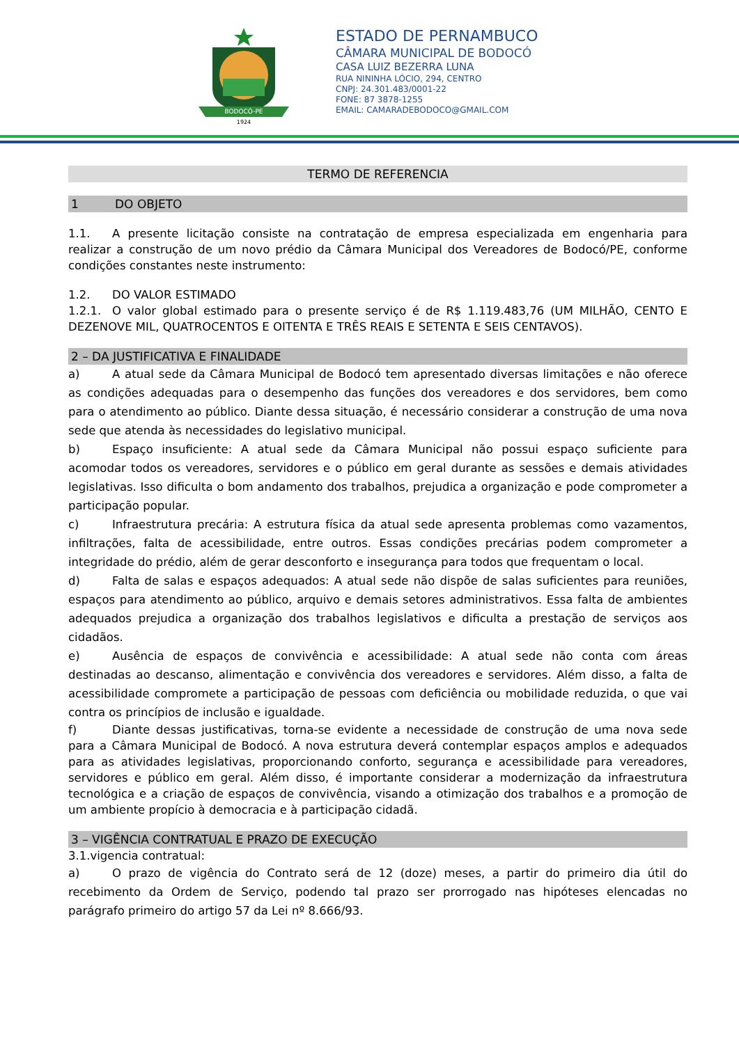BODOCÓ-PE
1924
ESTADO DE PERNAMBUCO
CÂMARA MUNICIPAL DE BODOCÓ
CASA LUIZ BEZERRA LUNA
RUA NININHA LÓCIO, 294, CENTRO
CNPJ: 24.301.483/0001-22
FONE: 87 3878-1255
EMAIL: CAMARADEBODOCO@GMAIL.COM
TERMO DE REFERENCIA
1 DO OBJETO
1.1. A presente licitação consiste na contratação de empresa especializada em engenharia para realizar a construção de um novo prédio da Câmara Municipal dos Vereadores de Bodocó/PE, conforme condições constantes neste instrumento:
1.2. DO VALOR ESTIMADO
1.2.1. O valor global estimado para o presente serviço é de R$ 1.119.483,76 (UM MILHÃO, CENTO E DEZENOVE MIL, QUATROCENTOS E OITENTA E TRÊS REAIS E SETENTA E SEIS CENTAVOS).
2 – DA JUSTIFICATIVA E FINALIDADE
a) A atual sede da Câmara Municipal de Bodocó tem apresentado diversas limitações e não oferece as condições adequadas para o desempenho das funções dos vereadores e dos servidores, bem como para o atendimento ao público. Diante dessa situação, é necessário considerar a construção de uma nova sede que atenda às necessidades do legislativo municipal.
b) Espaço insuficiente: A atual sede da Câmara Municipal não possui espaço suficiente para acomodar todos os vereadores, servidores e o público em geral durante as sessões e demais atividades legislativas. Isso dificulta o bom andamento dos trabalhos, prejudica a organização e pode comprometer a participação popular.
c) Infraestrutura precária: A estrutura física da atual sede apresenta problemas como vazamentos, infiltrações, falta de acessibilidade, entre outros. Essas condições precárias podem comprometer a integridade do prédio, além de gerar desconforto e insegurança para todos que frequentam o local.
d) Falta de salas e espaços adequados: A atual sede não dispõe de salas suficientes para reuniões, espaços para atendimento ao público, arquivo e demais setores administrativos. Essa falta de ambientes adequados prejudica a organização dos trabalhos legislativos e dificulta a prestação de serviços aos cidadãos.
e) Ausência de espaços de convivência e acessibilidade: A atual sede não conta com áreas destinadas ao descanso, alimentação e convivência dos vereadores e servidores. Além disso, a falta de acessibilidade compromete a participação de pessoas com deficiência ou mobilidade reduzida, o que vai contra os princípios de inclusão e igualdade.
f) Diante dessas justificativas, torna-se evidente a necessidade de construção de uma nova sede para a Câmara Municipal de Bodocó. A nova estrutura deverá contemplar espaços amplos e adequados para as atividades legislativas, proporcionando conforto, segurança e acessibilidade para vereadores, servidores e público em geral. Além disso, é importante considerar a modernização da infraestrutura tecnológica e a criação de espaços de convivência, visando a otimização dos trabalhos e a promoção de um ambiente propício à democracia e à participação cidadã.
3 – VIGÊNCIA CONTRATUAL E PRAZO DE EXECUÇÃO
3.1.vigencia contratual:
a) O prazo de vigência do Contrato será de 12 (doze) meses, a partir do primeiro dia útil do recebimento da Ordem de Serviço, podendo tal prazo ser prorrogado nas hipóteses elencadas no parágrafo primeiro do artigo 57 da Lei nº 8.666/93.